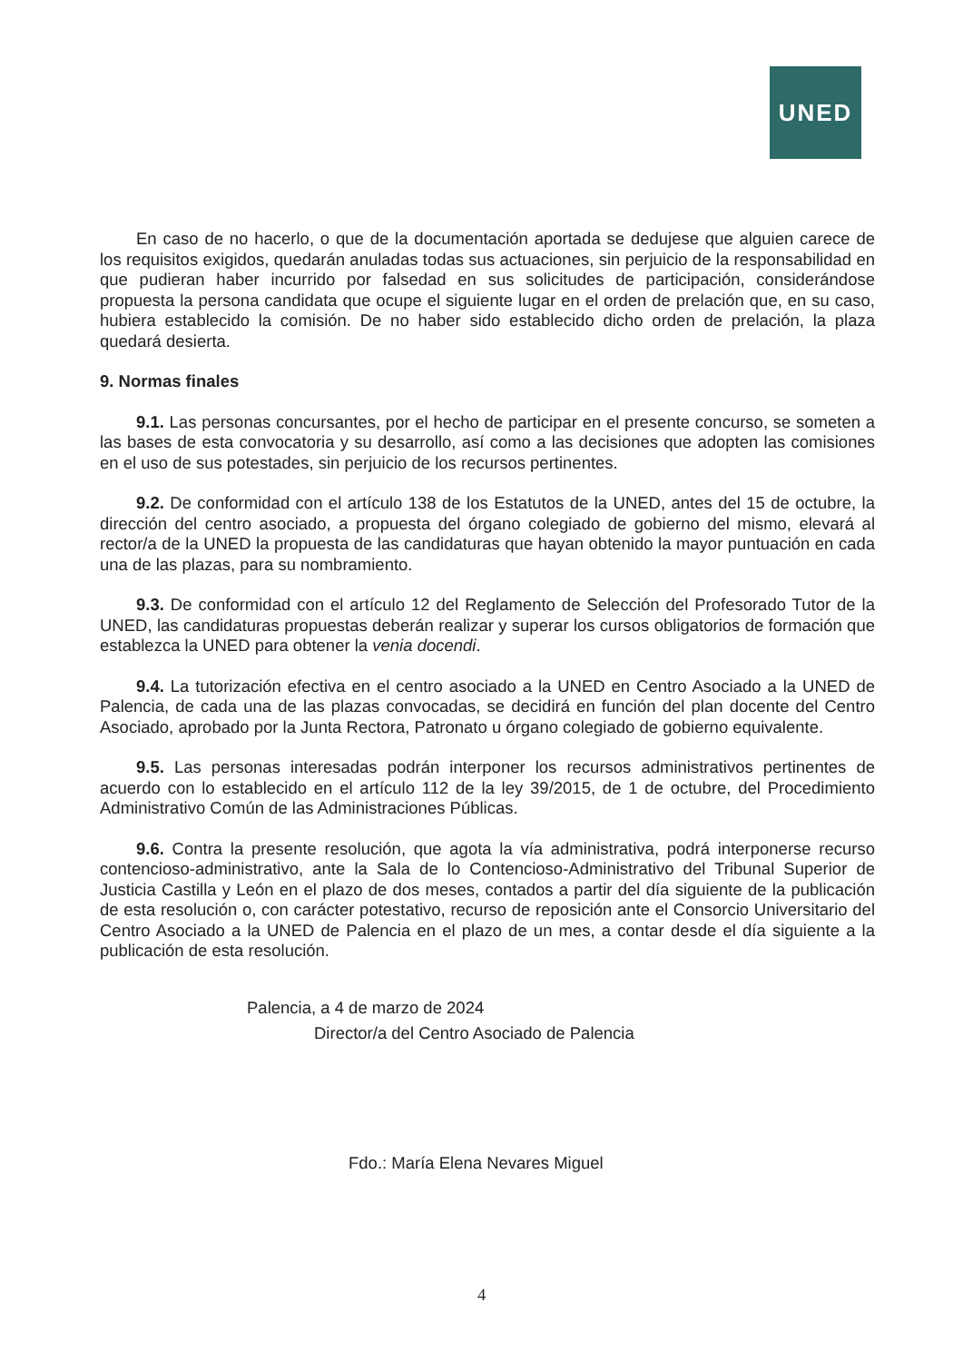UNED
En caso de no hacerlo, o que de la documentación aportada se dedujese que alguien carece de los requisitos exigidos, quedarán anuladas todas sus actuaciones, sin perjuicio de la responsabilidad en que pudieran haber incurrido por falsedad en sus solicitudes de participación, considerándose propuesta la persona candidata que ocupe el siguiente lugar en el orden de prelación que, en su caso, hubiera establecido la comisión. De no haber sido establecido dicho orden de prelación, la plaza quedará desierta.
9. Normas finales
9.1. Las personas concursantes, por el hecho de participar en el presente concurso, se someten a las bases de esta convocatoria y su desarrollo, así como a las decisiones que adopten las comisiones en el uso de sus potestades, sin perjuicio de los recursos pertinentes.
9.2. De conformidad con el artículo 138 de los Estatutos de la UNED, antes del 15 de octubre, la dirección del centro asociado, a propuesta del órgano colegiado de gobierno del mismo, elevará al rector/a de la UNED la propuesta de las candidaturas que hayan obtenido la mayor puntuación en cada una de las plazas, para su nombramiento.
9.3. De conformidad con el artículo 12 del Reglamento de Selección del Profesorado Tutor de la UNED, las candidaturas propuestas deberán realizar y superar los cursos obligatorios de formación que establezca la UNED para obtener la venia docendi.
9.4. La tutorización efectiva en el centro asociado a la UNED en Centro Asociado a la UNED de Palencia, de cada una de las plazas convocadas, se decidirá en función del plan docente del Centro Asociado, aprobado por la Junta Rectora, Patronato u órgano colegiado de gobierno equivalente.
9.5. Las personas interesadas podrán interponer los recursos administrativos pertinentes de acuerdo con lo establecido en el artículo 112 de la ley 39/2015, de 1 de octubre, del Procedimiento Administrativo Común de las Administraciones Públicas.
9.6. Contra la presente resolución, que agota la vía administrativa, podrá interponerse recurso contencioso-administrativo, ante la Sala de lo Contencioso-Administrativo del Tribunal Superior de Justicia Castilla y León en el plazo de dos meses, contados a partir del día siguiente de la publicación de esta resolución o, con carácter potestativo, recurso de reposición ante el Consorcio Universitario del Centro Asociado a la UNED de Palencia en el plazo de un mes, a contar desde el día siguiente a la publicación de esta resolución.
Palencia, a 4 de marzo de 2024
Director/a del Centro Asociado de Palencia
Fdo.: María Elena Nevares Miguel
4